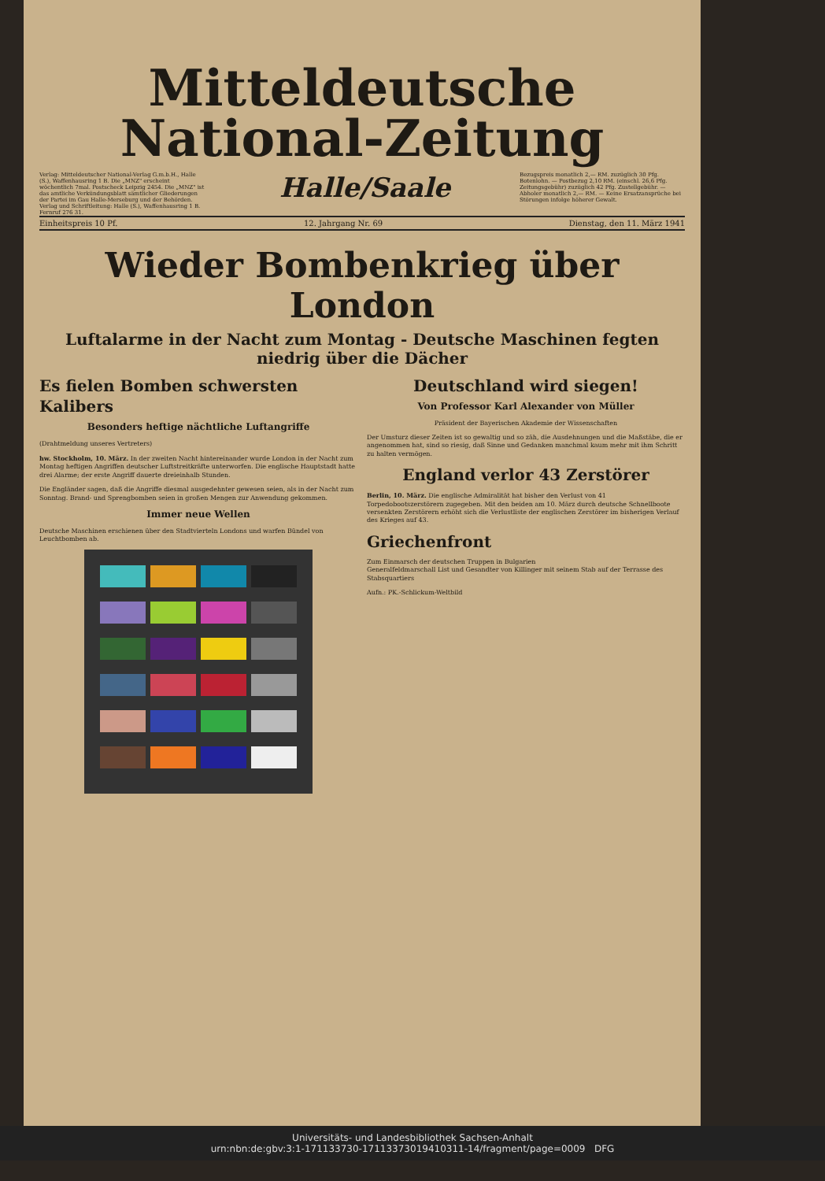Mitteldeutsche
National-Zeitung
Verlag: Mitteldeutscher National-Verlag G.m.b.H., Halle (S.), Waffenhausring 1 B. Die „MNZ" erscheint wöchentlich 7mal. Postscheck Leipzig 2454. Die „MNZ" ist das amtliche Verkündungsblatt sämtlicher Gliederungen der Partei im Gau Halle-Merseburg und der Behörden. Verlag und Schriftleitung: Halle (S.), Waffenhausring 1 B. Fernruf 276 31.
Halle/Saale
Bezugspreis monatlich 2,— RM. zuzüglich 30 Pfg. Botenlohn. — Postbezug 2,10 RM. (einschl. 26,6 Pfg. Zeitungsgebühr) zuzüglich 42 Pfg. Zustellgebühr. — Abholer monatlich 2,— RM. — Keine Ersatzansprüche bei Störungen infolge höherer Gewalt.
Einheitspreis 10 Pf. 12. Jahrgang Nr. 69 Dienstag, den 11. März 1941
Wieder Bombenkrieg über London
Luftalarme in der Nacht zum Montag - Deutsche Maschinen fegten niedrig über die Dächer
Es fielen Bomben schwersten Kalibers
Besonders heftige nächtliche Luftangriffe
(Drahtmeldung unseres Vertreters)
hw. Stockholm, 10. März. In der zweiten Nacht hintereinander wurde London in der Nacht zum Montag heftigen Angriffen deutscher Luftstreitkräfte unterworfen. Die englische Hauptstadt hatte drei Alarme; der erste Angriff dauerte dreieinhalb Stunden.
Die Engländer sagen, daß die Angriffe diesmal ausgedehnter gewesen seien, als in der Nacht zum Sonntag. Brand- und Sprengbomben seien in großen Mengen zur Anwendung gekommen.
Immer neue Wellen
Deutsche Maschinen erschienen über den Stadtvierteln Londons und warfen Bündel von Leuchtbomben ab.
Deutschland wird siegen!
Von Professor Karl Alexander von Müller
Präsident der Bayerischen Akademie der Wissenschaften
Der Umsturz dieser Zeiten ist so gewaltig und so zäh, die Ausdehnungen und die Maßstäbe, die er angenommen hat, sind so riesig, daß Sinne und Gedanken manchmal kaum mehr mit ihm Schritt zu halten vermögen.
England verlor 43 Zerstörer
Berlin, 10. März. Die englische Admiralität hat bisher den Verlust von 41 Torpedobootszerstörern zugegeben. Mit den beiden am 10. März durch deutsche Schnellboote versenkten Zerstörern erhöht sich die Verlustliste der englischen Zerstörer im bisherigen Verlauf des Krieges auf 43.
Griechenfront
Zum Einmarsch der deutschen Truppen in Bulgarien
Generalfeldmarschall List und Gesandter von Killinger mit seinem Stab auf der Terrasse des Stabsquartiers
Aufn.: PK.-Schlickum-Weltbild
Universitäts- und Landesbibliothek Sachsen-Anhalt
urn:nbn:de:gbv:3:1-171133730-17113373019410311-14/fragment/page=0009 DFG